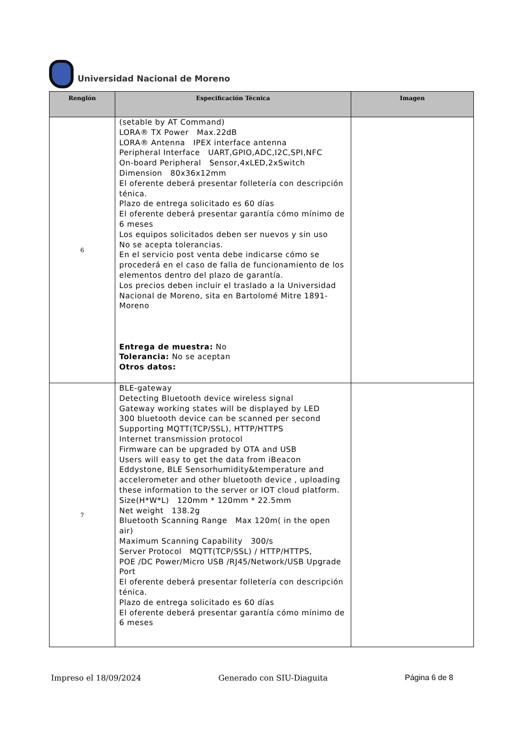Universidad Nacional de Moreno
| Renglón | Especificación Técnica | Imagen |
| --- | --- | --- |
| 6 | (setable by AT Command) LORA® TX Power Max.22dB LORA® Antenna IPEX interface antenna Peripheral Interface UART,GPIO,ADC,I2C,SPI,NFC On-board Peripheral Sensor,4xLED,2xSwitch Dimension 80x36x12mm El oferente deberá presentar folletería con descripción ténica. Plazo de entrega solicitado es 60 días El oferente deberá presentar garantía cómo mínimo de 6 meses Los equipos solicitados deben ser nuevos y sin uso No se acepta tolerancias. En el servicio post venta debe indicarse cómo se procederá en el caso de falla de funcionamiento de los elementos dentro del plazo de garantía. Los precios deben incluir el traslado a la Universidad Nacional de Moreno, sita en Bartolomé Mitre 1891- Moreno Entrega de muestra: No Tolerancia: No se aceptan Otros datos: | |
| 7 | BLE-gateway Detecting Bluetooth device wireless signal Gateway working states will be displayed by LED 300 bluetooth device can be scanned per second Supporting MQTT(TCP/SSL), HTTP/HTTPS Internet transmission protocol Firmware can be upgraded by OTA and USB Users will easy to get the data from iBeacon Eddystone, BLE Sensorhumidity&temperature and accelerometer and other bluetooth device , uploading these information to the server or IOT cloud platform. Size(H*W*L) 120mm * 120mm * 22.5mm Net weight 138.2g Bluetooth Scanning Range Max 120m( in the open air) Maximum Scanning Capability 300/s Server Protocol MQTT(TCP/SSL) / HTTP/HTTPS, POE /DC Power/Micro USB /RJ45/Network/USB Upgrade Port El oferente deberá presentar folletería con descripción ténica. Plazo de entrega solicitado es 60 días El oferente deberá presentar garantía cómo mínimo de 6 meses | |
Impreso el 18/09/2024 Generado con SIU-Diaguita Página 6 de 8